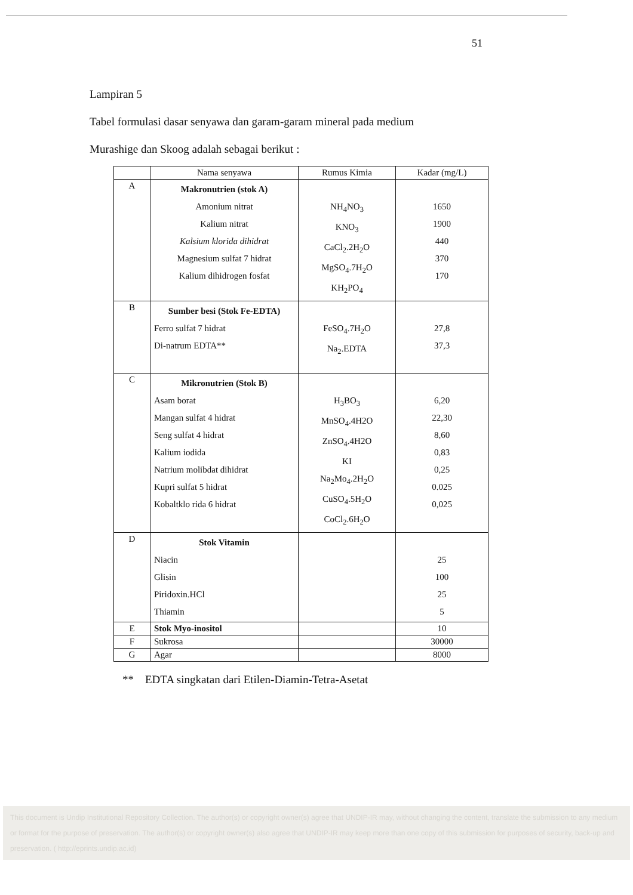51
Lampiran 5
Tabel formulasi dasar senyawa dan garam-garam mineral pada medium
Murashige dan Skoog adalah sebagai berikut :
| | Nama senyawa | Rumus Kimia | Kadar (mg/L) |
| --- | --- | --- | --- |
| A | Makronutrien (stok A) Amonium nitrat Kalium nitrat Kalsium klorida dihidrat Magnesium sulfat 7 hidrat Kalium dihidrogen fosfat | NH<sub>4</sub>NO<sub>3</sub> KNO<sub>3</sub> CaCl<sub>2</sub>.2H<sub>2</sub>O MgSO<sub>4</sub>.7H<sub>2</sub>O KH<sub>2</sub>PO<sub>4</sub> | 1650 1900 440 370 170 |
| B | Sumber besi (Stok Fe-EDTA) Ferro sulfat 7 hidrat Di-natrum EDTA** | FeSO<sub>4</sub>.7H<sub>2</sub>O Na<sub>2</sub>.EDTA | 27,8 37,3 |
| C | Mikronutrien (Stok B) Asam borat Mangan sulfat 4 hidrat Seng sulfat 4 hidrat Kalium iodida Natrium molibdat dihidrat Kupri sulfat 5 hidrat Kobaltklo rida 6 hidrat | H<sub>3</sub>BO<sub>3</sub> MnSO<sub>4</sub>.4H2O ZnSO<sub>4</sub>.4H2O KI Na<sub>2</sub>Mo<sub>4</sub>.2H<sub>2</sub>O CuSO<sub>4</sub>.5H<sub>2</sub>O CoCl<sub>2</sub>.6H<sub>2</sub>O | 6,20 22,30 8,60 0,83 0,25 0.025 0,025 |
| D | Stok Vitamin Niacin Glisin Piridoxin.HCl Thiamin | | 25 100 25 5 |
| E | Stok Myo-inositol | | 10 |
| F | Sukrosa | | 30000 |
| G | Agar | | 8000 |
** EDTA singkatan dari Etilen-Diamin-Tetra-Asetat
This document is Undip Institutional Repository Collection. The author(s) or copyright owner(s) agree that UNDIP-IR may, without changing the content, translate the submission to any medium or format for the purpose of preservation. The author(s) or copyright owner(s) also agree that UNDIP-IR may keep more than one copy of this submission for purposes of security, back-up and preservation. ( http://eprints.undip.ac.id)